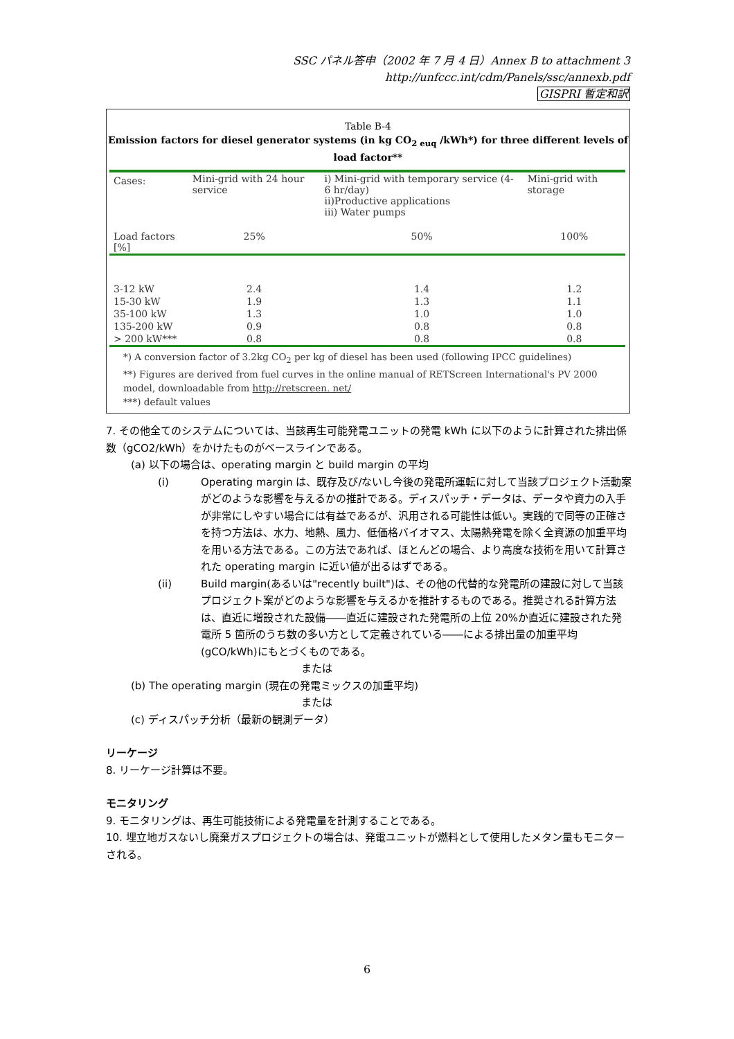SSC パネル答申（2002 年 7 月 4 日）Annex B to attachment 3
http://unfccc.int/cdm/Panels/ssc/annexb.pdf
GISPRI 暫定和訳
Table B-4
Emission factors for diesel generator systems (in kg CO<sub>2 euq</sub> /kWh*) for three different levels of load factor**
| Cases: | Mini-grid with 24 hour service | i) Mini-grid with temporary service (4-6 hr/day) ii)Productive applications iii) Water pumps | Mini-grid with storage |
| Load factors [%] | 25% | 50% | 100% |
| 3-12 kW | 2.4 | 1.4 | 1.2 |
| 15-30 kW | 1.9 | 1.3 | 1.1 |
| 35-100 kW | 1.3 | 1.0 | 1.0 |
| 135-200 kW | 0.9 | 0.8 | 0.8 |
| > 200 kW*** | 0.8 | 0.8 | 0.8 |
*) A conversion factor of 3.2kg CO<sub>2</sub> per kg of diesel has been used (following IPCC guidelines)
**) Figures are derived from fuel curves in the online manual of RETScreen International's PV 2000 model, downloadable from http://retscreen. net/
***) default values
7. その他全てのシステムについては、当該再生可能発電ユニットの発電 kWh に以下のように計算された排出係数（gCO2/kWh）をかけたものがベースラインである。
(a) 以下の場合は、operating margin と build margin の平均
(i) Operating margin は、既存及び/ないし今後の発電所運転に対して当該プロジェクト活動案がどのような影響を与えるかの推計である。ディスパッチ・データは、データや資力の入手が非常にしやすい場合には有益であるが、汎用される可能性は低い。実践的で同等の正確さを持つ方法は、水力、地熱、風力、低価格バイオマス、太陽熱発電を除く全資源の加重平均を用いる方法である。この方法であれば、ほとんどの場合、より高度な技術を用いて計算された operating margin に近い値が出るはずである。
(ii) Build margin(あるいは"recently built")は、その他の代替的な発電所の建設に対して当該プロジェクト案がどのような影響を与えるかを推計するものである。推奨される計算方法は、直近に増設された設備――直近に建設された発電所の上位 20%か直近に建設された発電所 5 箇所のうち数の多い方として定義されている――による排出量の加重平均(gCO/kWh)にもとづくものである。
または
(b) The operating margin (現在の発電ミックスの加重平均)
または
(c) ディスパッチ分析（最新の観測データ）
リーケージ
8. リーケージ計算は不要。
モニタリング
9. モニタリングは、再生可能技術による発電量を計測することである。
10. 埋立地ガスないし廃棄ガスプロジェクトの場合は、発電ユニットが燃料として使用したメタン量もモニターされる。
6